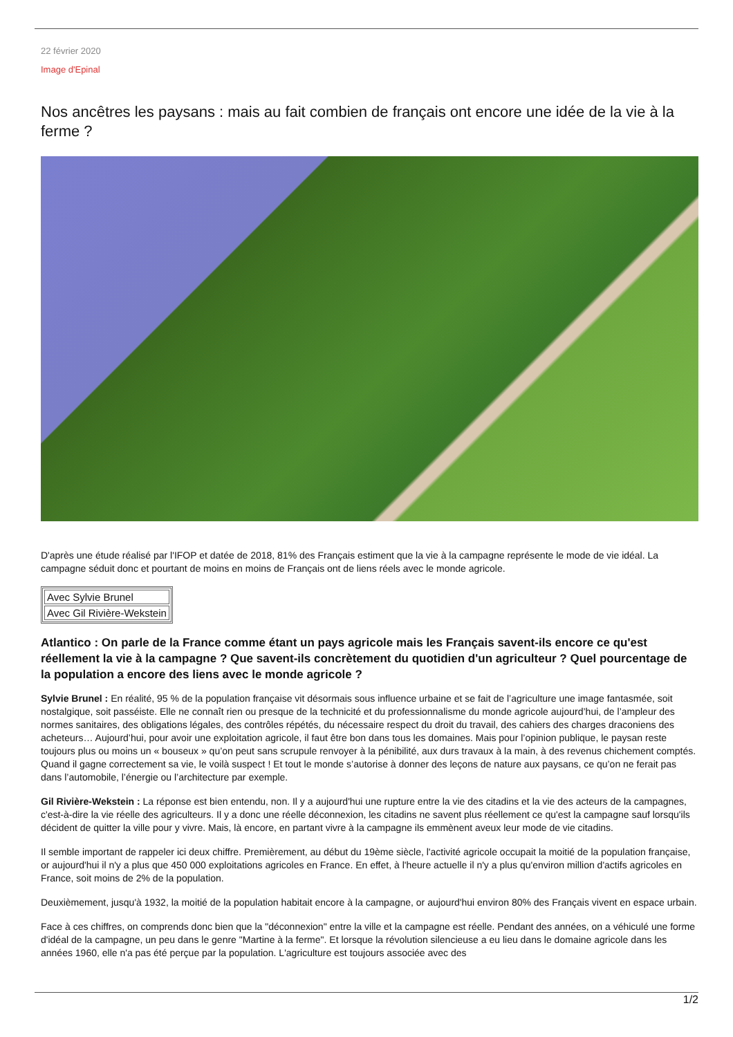22 février 2020
Image d'Epinal
Nos ancêtres les paysans : mais au fait combien de français ont encore une idée de la vie à la ferme ?
D'après une étude réalisé par l'IFOP et datée de 2018, 81% des Français estiment que la vie à la campagne représente le mode de vie idéal. La campagne séduit donc et pourtant de moins en moins de Français ont de liens réels avec le monde agricole.
| Avec Sylvie Brunel |
| Avec Gil Rivière-Wekstein |
Atlantico : On parle de la France comme étant un pays agricole mais les Français savent-ils encore ce qu'est réellement la vie à la campagne ? Que savent-ils concrètement du quotidien d'un agriculteur ? Quel pourcentage de la population a encore des liens avec le monde agricole ?
Sylvie Brunel : En réalité, 95 % de la population française vit désormais sous influence urbaine et se fait de l’agriculture une image fantasmée, soit nostalgique, soit passéiste. Elle ne connaît rien ou presque de la technicité et du professionnalisme du monde agricole aujourd’hui, de l’ampleur des normes sanitaires, des obligations légales, des contrôles répétés, du nécessaire respect du droit du travail, des cahiers des charges draconiens des acheteurs… Aujourd’hui, pour avoir une exploitation agricole, il faut être bon dans tous les domaines. Mais pour l’opinion publique, le paysan reste toujours plus ou moins un « bouseux » qu’on peut sans scrupule renvoyer à la pénibilité, aux durs travaux à la main, à des revenus chichement comptés. Quand il gagne correctement sa vie, le voilà suspect ! Et tout le monde s’autorise à donner des leçons de nature aux paysans, ce qu’on ne ferait pas dans l’automobile, l’énergie ou l’architecture par exemple.
Gil Rivière-Wekstein : La réponse est bien entendu, non. Il y a aujourd'hui une rupture entre la vie des citadins et la vie des acteurs de la campagnes, c'est-à-dire la vie réelle des agriculteurs. Il y a donc une réelle déconnexion, les citadins ne savent plus réellement ce qu'est la campagne sauf lorsqu'ils décident de quitter la ville pour y vivre. Mais, là encore, en partant vivre à la campagne ils emmènent aveux leur mode de vie citadins.
Il semble important de rappeler ici deux chiffre. Premièrement, au début du 19ème siècle, l'activité agricole occupait la moitié de la population française, or aujourd'hui il n'y a plus que 450 000 exploitations agricoles en France. En effet, à l'heure actuelle il n'y a plus qu'environ million d'actifs agricoles en France, soit moins de 2% de la population.
Deuxièmement, jusqu'à 1932, la moitié de la population habitait encore à la campagne, or aujourd'hui environ 80% des Français vivent en espace urbain.
Face à ces chiffres, on comprends donc bien que la "déconnexion" entre la ville et la campagne est réelle. Pendant des années, on a véhiculé une forme d'idéal de la campagne, un peu dans le genre "Martine à la ferme". Et lorsque la révolution silencieuse a eu lieu dans le domaine agricole dans les années 1960, elle n'a pas été perçue par la population. L'agriculture est toujours associée avec des
1/2